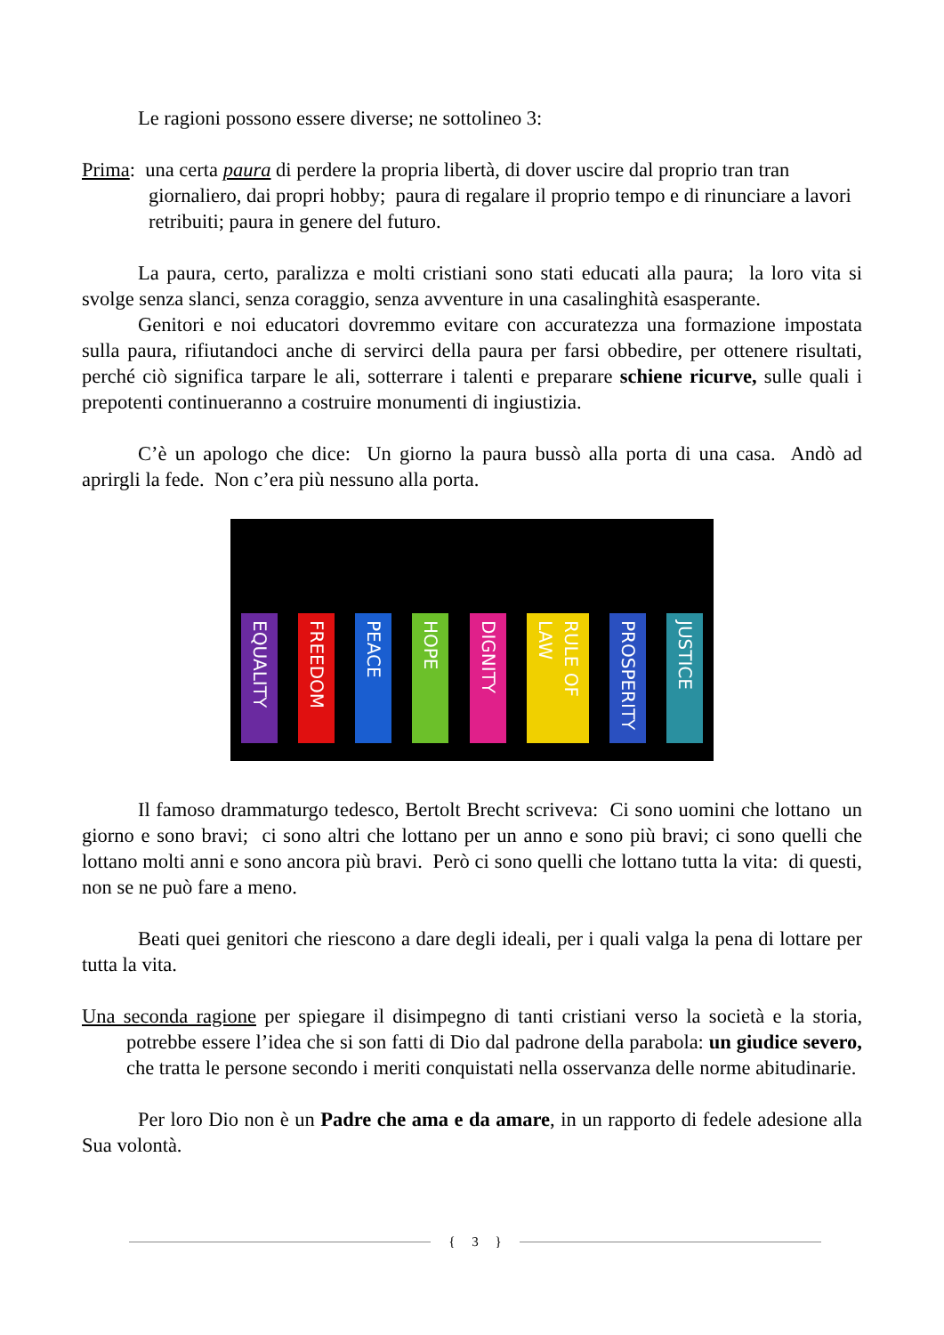Le ragioni possono essere diverse; ne sottolineo 3:
Prima: una certa paura di perdere la propria libertà, di dover uscire dal proprio tran tran giornaliero, dai propri hobby; paura di regalare il proprio tempo e di rinunciare a lavori retribuiti; paura in genere del futuro.
La paura, certo, paralizza e molti cristiani sono stati educati alla paura; la loro vita si svolge senza slanci, senza coraggio, senza avventure in una casalinghità esasperante.
Genitori e noi educatori dovremmo evitare con accuratezza una formazione impostata sulla paura, rifiutandoci anche di servirci della paura per farsi obbedire, per ottenere risultati, perché ciò significa tarpare le ali, sotterrare i talenti e preparare schiene ricurve, sulle quali i prepotenti continueranno a costruire monumenti di ingiustizia.
C’è un apologo che dice: Un giorno la paura bussò alla porta di una casa. Andò ad aprirgli la fede. Non c’era più nessuno alla porta.
EQUALITY FREEDOM PEACE HOPE DIGNITY RULE OF LAW PROSPERITY JUSTICE
Il famoso drammaturgo tedesco, Bertolt Brecht scriveva: Ci sono uomini che lottano un giorno e sono bravi; ci sono altri che lottano per un anno e sono più bravi; ci sono quelli che lottano molti anni e sono ancora più bravi. Però ci sono quelli che lottano tutta la vita: di questi, non se ne può fare a meno.
Beati quei genitori che riescono a dare degli ideali, per i quali valga la pena di lottare per tutta la vita.
Una seconda ragione per spiegare il disimpegno di tanti cristiani verso la società e la storia, potrebbe essere l’idea che si son fatti di Dio dal padrone della parabola: un giudice severo, che tratta le persone secondo i meriti conquistati nella osservanza delle norme abitudinarie.
Per loro Dio non è un Padre che ama e da amare, in un rapporto di fedele adesione alla Sua volontà.
{ 3 }